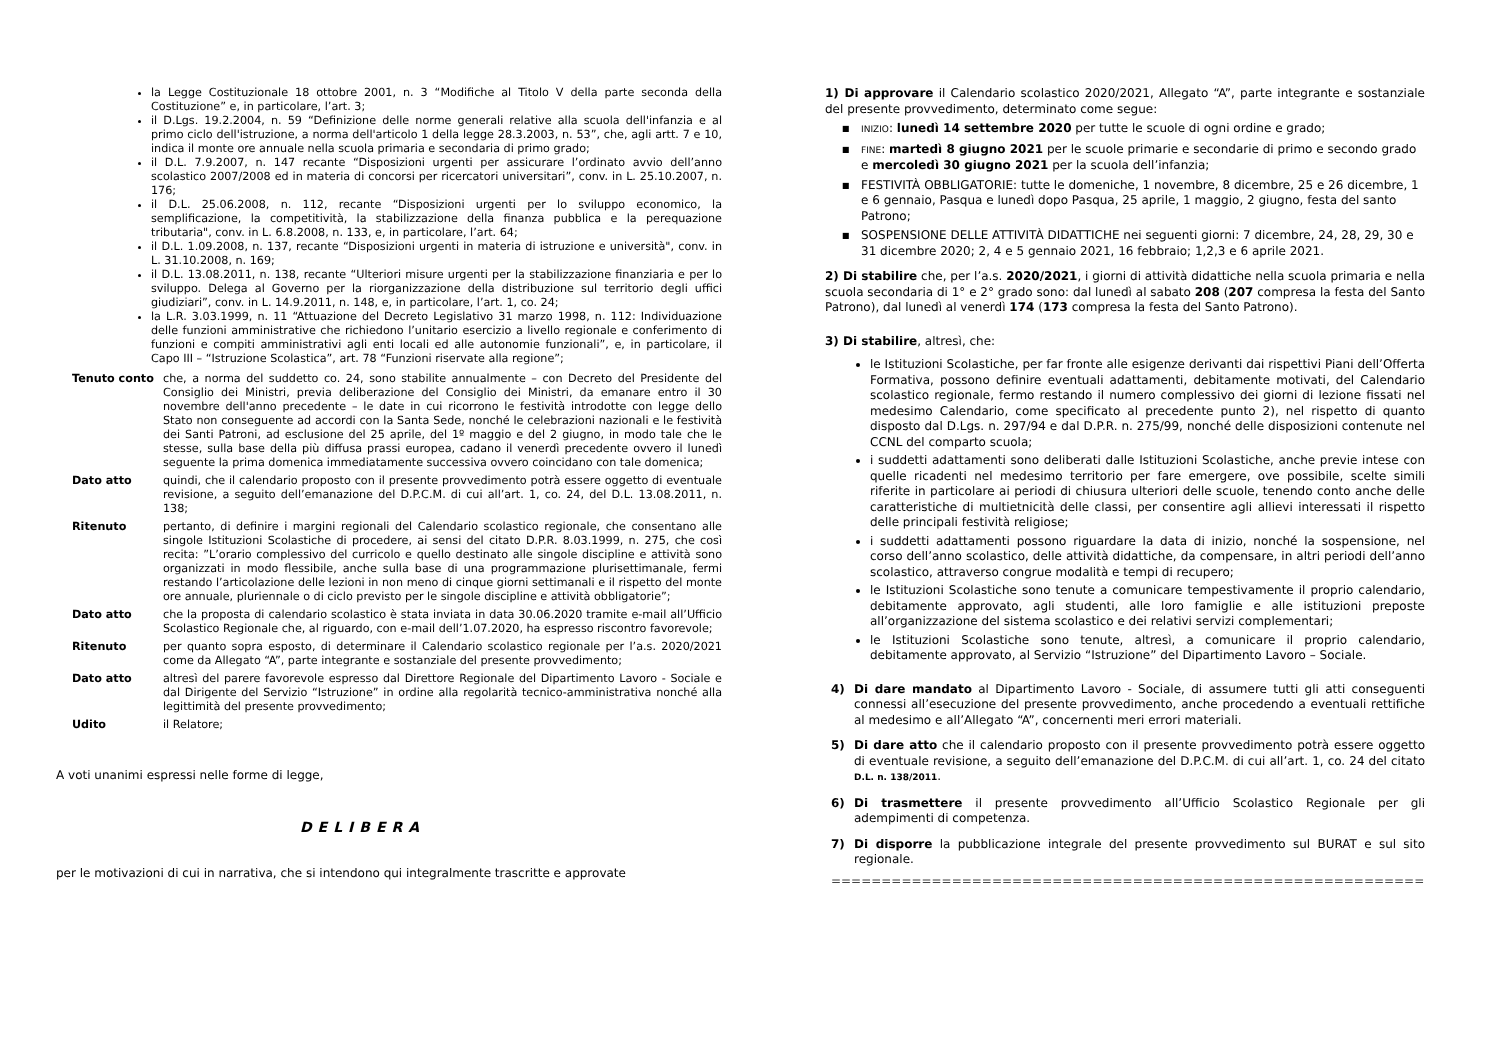la Legge Costituzionale 18 ottobre 2001, n. 3 “Modifiche al Titolo V della parte seconda della Costituzione” e, in particolare, l’art. 3;
il D.Lgs. 19.2.2004, n. 59 “Definizione delle norme generali relative alla scuola dell'infanzia e al primo ciclo dell'istruzione, a norma dell'articolo 1 della legge 28.3.2003, n. 53”, che, agli artt. 7 e 10, indica il monte ore annuale nella scuola primaria e secondaria di primo grado;
il D.L. 7.9.2007, n. 147 recante “Disposizioni urgenti per assicurare l’ordinato avvio dell’anno scolastico 2007/2008 ed in materia di concorsi per ricercatori universitari”, conv. in L. 25.10.2007, n. 176;
il D.L. 25.06.2008, n. 112, recante “Disposizioni urgenti per lo sviluppo economico, la semplificazione, la competitività, la stabilizzazione della finanza pubblica e la perequazione tributaria", conv. in L. 6.8.2008, n. 133, e, in particolare, l’art. 64;
il D.L. 1.09.2008, n. 137, recante “Disposizioni urgenti in materia di istruzione e università", conv. in L. 31.10.2008, n. 169;
il D.L. 13.08.2011, n. 138, recante “Ulteriori misure urgenti per la stabilizzazione finanziaria e per lo sviluppo. Delega al Governo per la riorganizzazione della distribuzione sul territorio degli uffici giudiziari”, conv. in L. 14.9.2011, n. 148, e, in particolare, l’art. 1, co. 24;
la L.R. 3.03.1999, n. 11 “Attuazione del Decreto Legislativo 31 marzo 1998, n. 112: Individuazione delle funzioni amministrative che richiedono l’unitario esercizio a livello regionale e conferimento di funzioni e compiti amministrativi agli enti locali ed alle autonomie funzionali”, e, in particolare, il Capo III – “Istruzione Scolastica”, art. 78 “Funzioni riservate alla regione”;
Tenuto conto che, a norma del suddetto co. 24, sono stabilite annualmente – con Decreto del Presidente del Consiglio dei Ministri, previa deliberazione del Consiglio dei Ministri, da emanare entro il 30 novembre dell'anno precedente – le date in cui ricorrono le festività introdotte con legge dello Stato non conseguente ad accordi con la Santa Sede, nonché le celebrazioni nazionali e le festività dei Santi Patroni, ad esclusione del 25 aprile, del 1º maggio e del 2 giugno, in modo tale che le stesse, sulla base della più diffusa prassi europea, cadano il venerdì precedente ovvero il lunedì seguente la prima domenica immediatamente successiva ovvero coincidano con tale domenica;
Dato atto quindi, che il calendario proposto con il presente provvedimento potrà essere oggetto di eventuale revisione, a seguito dell’emanazione del D.P.C.M. di cui all’art. 1, co. 24, del D.L. 13.08.2011, n. 138;
Ritenuto pertanto, di definire i margini regionali del Calendario scolastico regionale, che consentano alle singole Istituzioni Scolastiche di procedere, ai sensi del citato D.P.R. 8.03.1999, n. 275, che così recita: ”L’orario complessivo del curricolo e quello destinato alle singole discipline e attività sono organizzati in modo flessibile, anche sulla base di una programmazione plurisettimanale, fermi restando l’articolazione delle lezioni in non meno di cinque giorni settimanali e il rispetto del monte ore annuale, pluriennale o di ciclo previsto per le singole discipline e attività obbligatorie”;
Dato atto che la proposta di calendario scolastico è stata inviata in data 30.06.2020 tramite e-mail all’Ufficio Scolastico Regionale che, al riguardo, con e-mail dell’1.07.2020, ha espresso riscontro favorevole;
Ritenuto per quanto sopra esposto, di determinare il Calendario scolastico regionale per l’a.s. 2020/2021 come da Allegato “A”, parte integrante e sostanziale del presente provvedimento;
Dato atto altresì del parere favorevole espresso dal Direttore Regionale del Dipartimento Lavoro - Sociale e dal Dirigente del Servizio “Istruzione” in ordine alla regolarità tecnico-amministrativa nonché alla legittimità del presente provvedimento;
Udito il Relatore;
A voti unanimi espressi nelle forme di legge,
DELIBERA
per le motivazioni di cui in narrativa, che si intendono qui integralmente trascritte e approvate
1) Di approvare il Calendario scolastico 2020/2021, Allegato “A”, parte integrante e sostanziale del presente provvedimento, determinato come segue:
■ INIZIO: lunedì 14 settembre 2020 per tutte le scuole di ogni ordine e grado;
■ FINE: martedì 8 giugno 2021 per le scuole primarie e secondarie di primo e secondo grado e mercoledì 30 giugno 2021 per la scuola dell’infanzia;
■ FESTIVITÀ OBBLIGATORIE: tutte le domeniche, 1 novembre, 8 dicembre, 25 e 26 dicembre, 1 e 6 gennaio, Pasqua e lunedì dopo Pasqua, 25 aprile, 1 maggio, 2 giugno, festa del santo Patrono;
■ SOSPENSIONE DELLE ATTIVITÀ DIDATTICHE nei seguenti giorni: 7 dicembre, 24, 28, 29, 30 e 31 dicembre 2020; 2, 4 e 5 gennaio 2021, 16 febbraio; 1,2,3 e 6 aprile 2021.
2) Di stabilire che, per l’a.s. 2020/2021, i giorni di attività didattiche nella scuola primaria e nella scuola secondaria di 1° e 2° grado sono: dal lunedì al sabato 208 (207 compresa la festa del Santo Patrono), dal lunedì al venerdì 174 (173 compresa la festa del Santo Patrono).
3) Di stabilire, altresì, che:
le Istituzioni Scolastiche, per far fronte alle esigenze derivanti dai rispettivi Piani dell’Offerta Formativa, possono definire eventuali adattamenti, debitamente motivati, del Calendario scolastico regionale, fermo restando il numero complessivo dei giorni di lezione fissati nel medesimo Calendario, come specificato al precedente punto 2), nel rispetto di quanto disposto dal D.Lgs. n. 297/94 e dal D.P.R. n. 275/99, nonché delle disposizioni contenute nel CCNL del comparto scuola;
i suddetti adattamenti sono deliberati dalle Istituzioni Scolastiche, anche previe intese con quelle ricadenti nel medesimo territorio per fare emergere, ove possibile, scelte simili riferite in particolare ai periodi di chiusura ulteriori delle scuole, tenendo conto anche delle caratteristiche di multietnicità delle classi, per consentire agli allievi interessati il rispetto delle principali festività religiose;
i suddetti adattamenti possono riguardare la data di inizio, nonché la sospensione, nel corso dell’anno scolastico, delle attività didattiche, da compensare, in altri periodi dell’anno scolastico, attraverso congrue modalità e tempi di recupero;
le Istituzioni Scolastiche sono tenute a comunicare tempestivamente il proprio calendario, debitamente approvato, agli studenti, alle loro famiglie e alle istituzioni preposte all’organizzazione del sistema scolastico e dei relativi servizi complementari;
le Istituzioni Scolastiche sono tenute, altresì, a comunicare il proprio calendario, debitamente approvato, al Servizio “Istruzione” del Dipartimento Lavoro – Sociale.
4) Di dare mandato al Dipartimento Lavoro - Sociale, di assumere tutti gli atti conseguenti connessi all’esecuzione del presente provvedimento, anche procedendo a eventuali rettifiche al medesimo e all’Allegato “A”, concernenti meri errori materiali.
5) Di dare atto che il calendario proposto con il presente provvedimento potrà essere oggetto di eventuale revisione, a seguito dell’emanazione del D.P.C.M. di cui all’art. 1, co. 24 del citato D.L. n. 138/2011.
6) Di trasmettere il presente provvedimento all’Ufficio Scolastico Regionale per gli adempimenti di competenza.
7) Di disporre la pubblicazione integrale del presente provvedimento sul BURAT e sul sito regionale.
============================================================